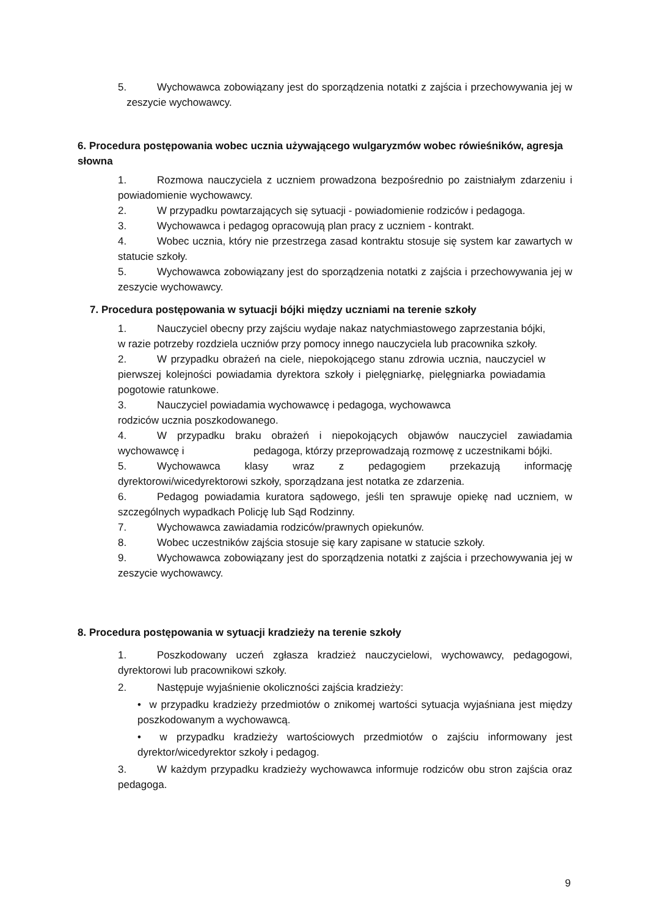5. Wychowawca zobowiązany jest do sporządzenia notatki z zajścia i przechowywania jej w zeszycie wychowawcy.
6. Procedura postępowania wobec ucznia używającego wulgaryzmów wobec rówieśników, agresja słowna
1. Rozmowa nauczyciela z uczniem prowadzona bezpośrednio po zaistniałym zdarzeniu i powiadomienie wychowawcy.
2. W przypadku powtarzających się sytuacji - powiadomienie rodziców i pedagoga.
3. Wychowawca i pedagog opracowują plan pracy z uczniem - kontrakt.
4. Wobec ucznia, który nie przestrzega zasad kontraktu stosuje się system kar zawartych w statucie szkoły.
5. Wychowawca zobowiązany jest do sporządzenia notatki z zajścia i przechowywania jej w zeszycie wychowawcy.
7. Procedura postępowania w sytuacji bójki między uczniami na terenie szkoły
1. Nauczyciel obecny przy zajściu wydaje nakaz natychmiastowego zaprzestania bójki, w razie potrzeby rozdziela uczniów przy pomocy innego nauczyciela lub pracownika szkoły.
2. W przypadku obrażeń na ciele, niepokojącego stanu zdrowia ucznia, nauczyciel w pierwszej kolejności powiadamia dyrektora szkoły i pielęgniarkę, pielęgniarka powiadamia pogotowie ratunkowe.
3. Nauczyciel powiadamia wychowawcę i pedagoga, wychowawca
rodziców ucznia poszkodowanego.
4. W przypadku braku obrażeń i niepokojących objawów nauczyciel zawiadamia wychowawcę i pedagoga, którzy przeprowadzają rozmowę z uczestnikami bójki.
5. Wychowawca klasy wraz z pedagogiem przekazują informację dyrektorowi/wicedyrektorowi szkoły, sporządzana jest notatka ze zdarzenia.
6. Pedagog powiadamia kuratora sądowego, jeśli ten sprawuje opiekę nad uczniem, w szczególnych wypadkach Policję lub Sąd Rodzinny.
7. Wychowawca zawiadamia rodziców/prawnych opiekunów.
8. Wobec uczestników zajścia stosuje się kary zapisane w statucie szkoły.
9. Wychowawca zobowiązany jest do sporządzenia notatki z zajścia i przechowywania jej w zeszycie wychowawcy.
8. Procedura postępowania w sytuacji kradzieży na terenie szkoły
1. Poszkodowany uczeń zgłasza kradzież nauczycielowi, wychowawcy, pedagogowi, dyrektorowi lub pracownikowi szkoły.
2. Następuje wyjaśnienie okoliczności zajścia kradzieży:
• w przypadku kradzieży przedmiotów o znikomej wartości sytuacja wyjaśniana jest między poszkodowanym a wychowawcą.
• w przypadku kradzieży wartościowych przedmiotów o zajściu informowany jest dyrektor/wicedyrektor szkoły i pedagog.
3. W każdym przypadku kradzieży wychowawca informuje rodziców obu stron zajścia oraz pedagoga.
9